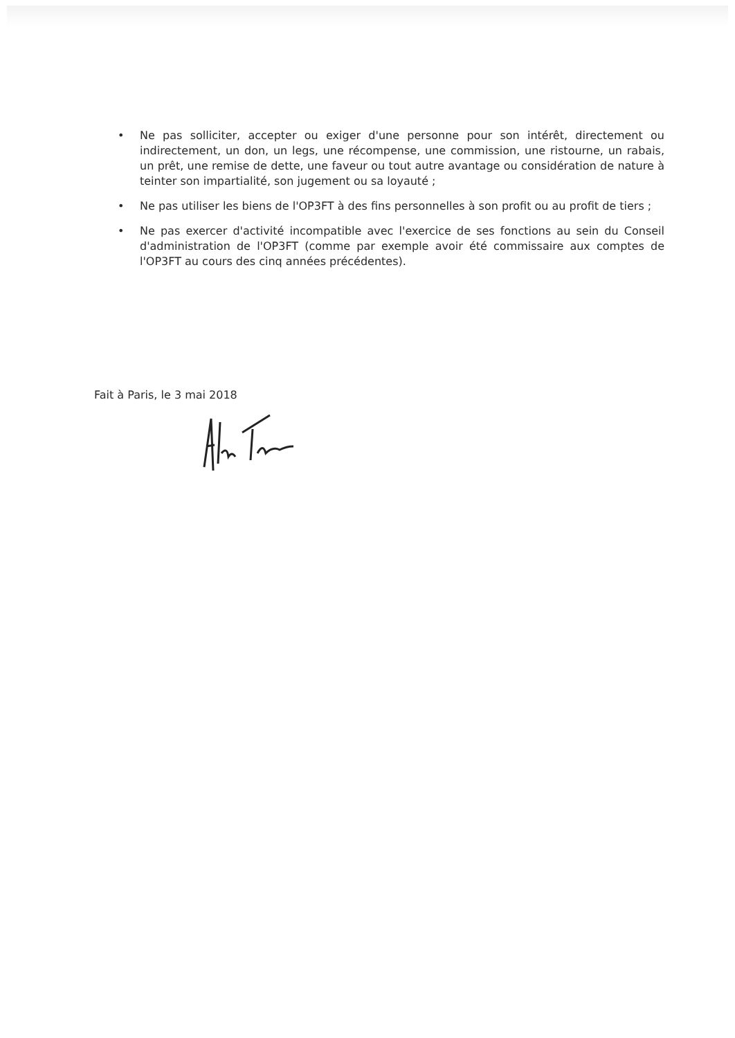• Ne pas solliciter, accepter ou exiger d'une personne pour son intérêt, directement ou indirectement, un don, un legs, une récompense, une commission, une ristourne, un rabais, un prêt, une remise de dette, une faveur ou tout autre avantage ou considération de nature à teinter son impartialité, son jugement ou sa loyauté ;
• Ne pas utiliser les biens de l'OP3FT à des fins personnelles à son profit ou au profit de tiers ;
• Ne pas exercer d'activité incompatible avec l'exercice de ses fonctions au sein du Conseil d'administration de l'OP3FT (comme par exemple avoir été commissaire aux comptes de l'OP3FT au cours des cinq années précédentes).
Fait à Paris, le 3 mai 2018